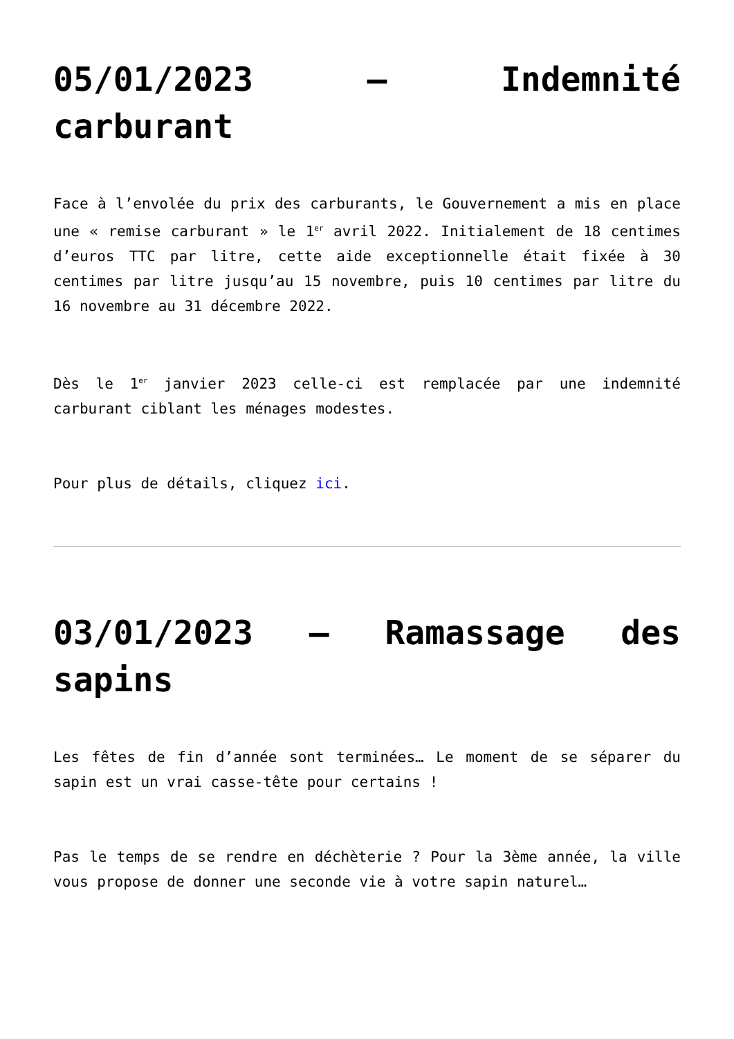05/01/2023 – Indemnité carburant
Face à l’envolée du prix des carburants, le Gouvernement a mis en place une « remise carburant » le 1<sup>er</sup> avril 2022. Initialement de 18 centimes d’euros TTC par litre, cette aide exceptionnelle était fixée à 30 centimes par litre jusqu’au 15 novembre, puis 10 centimes par litre du 16 novembre au 31 décembre 2022.
Dès le 1<sup>er</sup> janvier 2023 celle-ci est remplacée par une indemnité carburant ciblant les ménages modestes.
Pour plus de détails, cliquez ici.
03/01/2023 – Ramassage des sapins
Les fêtes de fin d’année sont terminées… Le moment de se séparer du sapin est un vrai casse-tête pour certains !
Pas le temps de se rendre en déchèterie ? Pour la 3ème année, la ville vous propose de donner une seconde vie à votre sapin naturel…